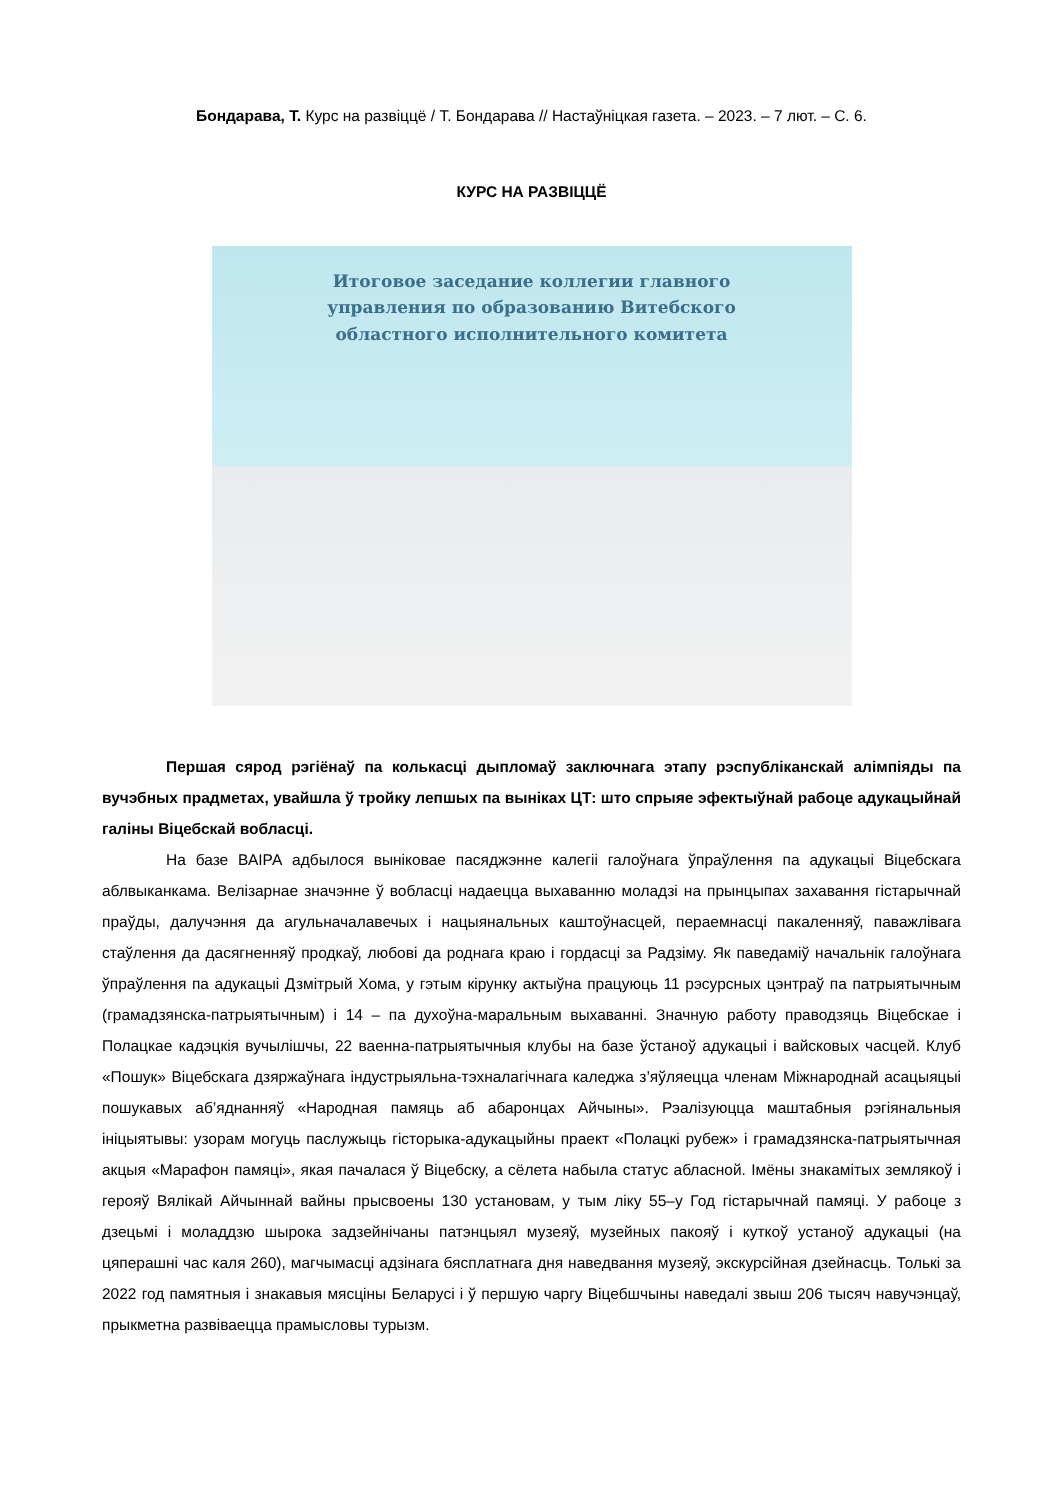Бондарава, Т. Курс на развіццё / Т. Бондарава // Настаўніцкая газета. – 2023. – 7 лют. – С. 6.
КУРС НА РАЗВІЦЦЁ
Итоговое заседание коллегии главного
управления по образованию Витебского
областного исполнительного комитета
Першая сярод рэгіёнаў па колькасці дыпломаў заключнага этапу рэспубліканскай алімпіяды па вучэбных прадметах, увайшла ў тройку лепшых па выніках ЦТ: што спрыяе эфектыўнай рабоце адукацыйнай галіны Віцебскай вобласці.
На базе ВАІРА адбылося выніковае пасяджэнне калегіі галоўнага ўпраўлення па адукацыі Віцебскага аблвыканкама. Велізарнае значэнне ў вобласці надаецца выхаванню моладзі на прынцыпах захавання гістарычнай праўды, далучэння да агульначалавечых і нацыянальных каштоўнасцей, пераемнасці пакаленняў, паважлівага стаўлення да дасягненняў продкаў, любові да роднага краю і гордасці за Радзіму. Як паведаміў начальнік галоўнага ўпраўлення па адукацыі Дзмітрый Хома, у гэтым кірунку актыўна працуюць 11 рэсурсных цэнтраў па патрыятычным (грамадзянска-патрыятычным) і 14 – па духоўна-маральным выхаванні. Значную работу праводзяць Віцебскае і Полацкае кадэцкія вучылішчы, 22 ваенна-патрыятычныя клубы на базе ўстаноў адукацыі і вайсковых часцей. Клуб «Пошук» Віцебскага дзяржаўнага індустрыяльна-тэхналагічнага каледжа з’яўляецца членам Міжнароднай асацыяцыі пошукавых аб’яднанняў «Народная памяць аб абаронцах Айчыны». Рэалізуюцца маштабныя рэгіянальныя ініцыятывы: узорам могуць паслужыць гісторыка-адукацыйны праект «Полацкі рубеж» і грамадзянска-патрыятычная акцыя «Марафон памяці», якая пачалася ў Віцебску, а сёлета набыла статус абласной. Імёны знакамітых землякоў і герояў Вялікай Айчыннай вайны прысвоены 130 установам, у тым ліку 55–у Год гістарычнай памяці. У рабоце з дзецьмі і моладдзю шырока задзейнічаны патэнцыял музеяў, музейных пакояў і куткоў устаноў адукацыі (на цяперашні час каля 260), магчымасці адзінага бясплатнага дня наведвання музеяў, экскурсійная дзейнасць. Толькі за 2022 год памятныя і знакавыя мясціны Беларусі і ў першую чаргу Віцебшчыны наведалі звыш 206 тысяч навучэнцаў, прыкметна развіваецца прамысловы турызм.